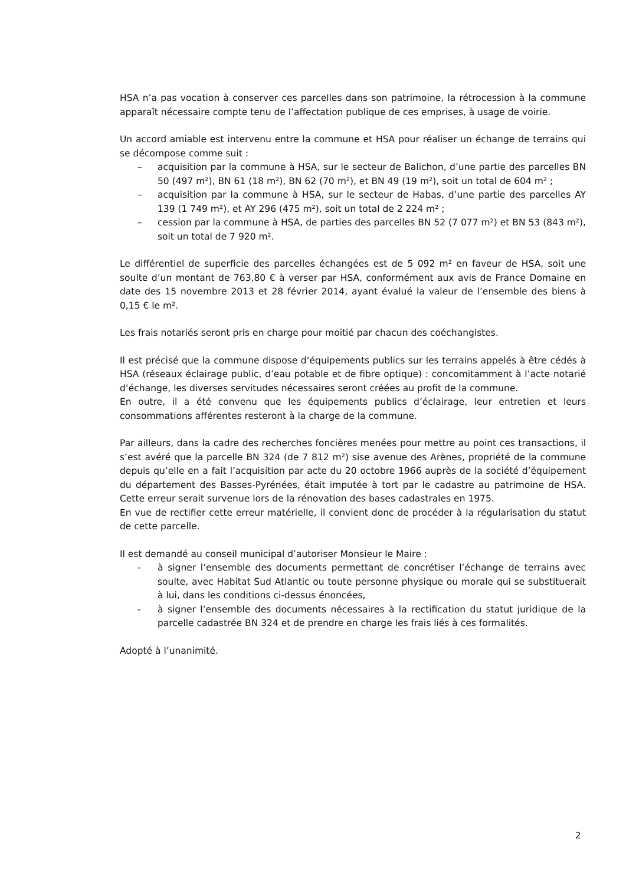HSA n’a pas vocation à conserver ces parcelles dans son patrimoine, la rétrocession à la commune apparaît nécessaire compte tenu de l’affectation publique de ces emprises, à usage de voirie.
Un accord amiable est intervenu entre la commune et HSA pour réaliser un échange de terrains qui se décompose comme suit :
– acquisition par la commune à HSA, sur le secteur de Balichon, d’une partie des parcelles BN 50 (497 m²), BN 61 (18 m²), BN 62 (70 m²), et BN 49 (19 m²), soit un total de 604 m² ;
– acquisition par la commune à HSA, sur le secteur de Habas, d’une partie des parcelles AY 139 (1 749 m²), et AY 296 (475 m²), soit un total de 2 224 m² ;
– cession par la commune à HSA, de parties des parcelles BN 52 (7 077 m²) et BN 53 (843 m²), soit un total de 7 920 m².
Le différentiel de superficie des parcelles échangées est de 5 092 m² en faveur de HSA, soit une soulte d’un montant de 763,80 € à verser par HSA, conformément aux avis de France Domaine en date des 15 novembre 2013 et 28 février 2014, ayant évalué la valeur de l’ensemble des biens à 0,15 € le m².
Les frais notariés seront pris en charge pour moitié par chacun des coéchangistes.
Il est précisé que la commune dispose d’équipements publics sur les terrains appelés à être cédés à HSA (réseaux éclairage public, d’eau potable et de fibre optique) : concomitamment à l’acte notarié d’échange, les diverses servitudes nécessaires seront créées au profit de la commune.
En outre, il a été convenu que les équipements publics d’éclairage, leur entretien et leurs consommations afférentes resteront à la charge de la commune.
Par ailleurs, dans la cadre des recherches foncières menées pour mettre au point ces transactions, il s’est avéré que la parcelle BN 324 (de 7 812 m²) sise avenue des Arènes, propriété de la commune depuis qu’elle en a fait l’acquisition par acte du 20 octobre 1966 auprès de la société d’équipement du département des Basses-Pyrénées, était imputée à tort par le cadastre au patrimoine de HSA. Cette erreur serait survenue lors de la rénovation des bases cadastrales en 1975.
En vue de rectifier cette erreur matérielle, il convient donc de procéder à la régularisation du statut de cette parcelle.
Il est demandé au conseil municipal d’autoriser Monsieur le Maire :
- à signer l’ensemble des documents permettant de concrétiser l’échange de terrains avec soulte, avec Habitat Sud Atlantic ou toute personne physique ou morale qui se substituerait à lui, dans les conditions ci-dessus énoncées,
- à signer l’ensemble des documents nécessaires à la rectification du statut juridique de la parcelle cadastrée BN 324 et de prendre en charge les frais liés à ces formalités.
Adopté à l’unanimité.
2